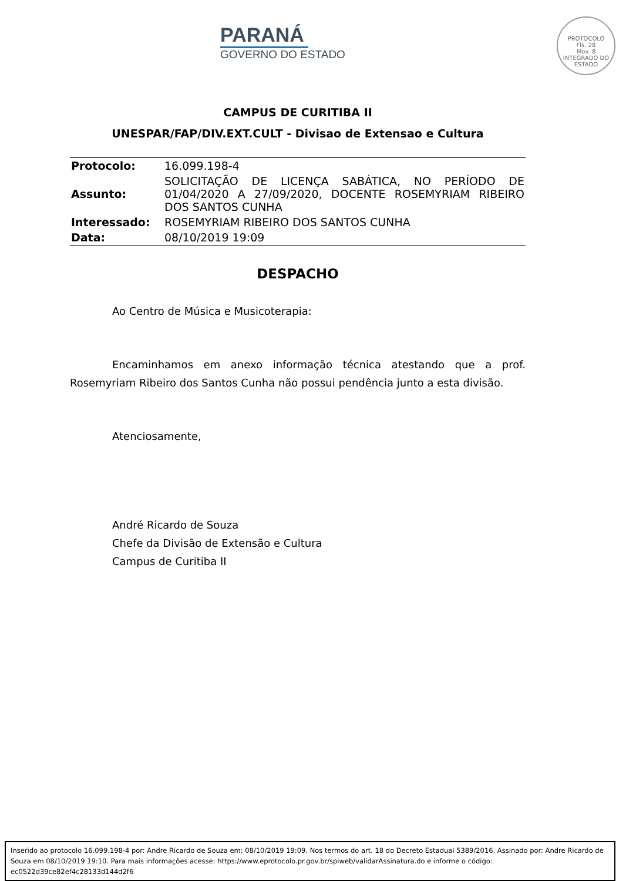PARANÁ
GOVERNO DO ESTADO
PROTOCOLO
Fls. 28
Mov. 8
INTEGRADO DO ESTADO
CAMPUS DE CURITIBA II
UNESPAR/FAP/DIV.EXT.CULT - Divisao de Extensao e Cultura
| Protocolo: | 16.099.198-4 |
| Assunto: | SOLICITAÇÃO DE LICENÇA SABÁTICA, NO PERÍODO DE 01/04/2020 A 27/09/2020, DOCENTE ROSEMYRIAM RIBEIRO DOS SANTOS CUNHA |
| Interessado: | ROSEMYRIAM RIBEIRO DOS SANTOS CUNHA |
| Data: | 08/10/2019 19:09 |
DESPACHO
Ao Centro de Música e Musicoterapia:
Encaminhamos em anexo informação técnica atestando que a prof. Rosemyriam Ribeiro dos Santos Cunha não possui pendência junto a esta divisão.
Atenciosamente,
André Ricardo de Souza
Chefe da Divisão de Extensão e Cultura
Campus de Curitiba II
Inserido ao protocolo 16.099.198-4 por: Andre Ricardo de Souza em: 08/10/2019 19:09. Nos termos do art. 18 do Decreto Estadual 5389/2016. Assinado por: Andre Ricardo de Souza em 08/10/2019 19:10. Para mais informações acesse: https://www.eprotocolo.pr.gov.br/spiweb/validarAssinatura.do e informe o código: ec0522d39ce82ef4c28133d144d2f6